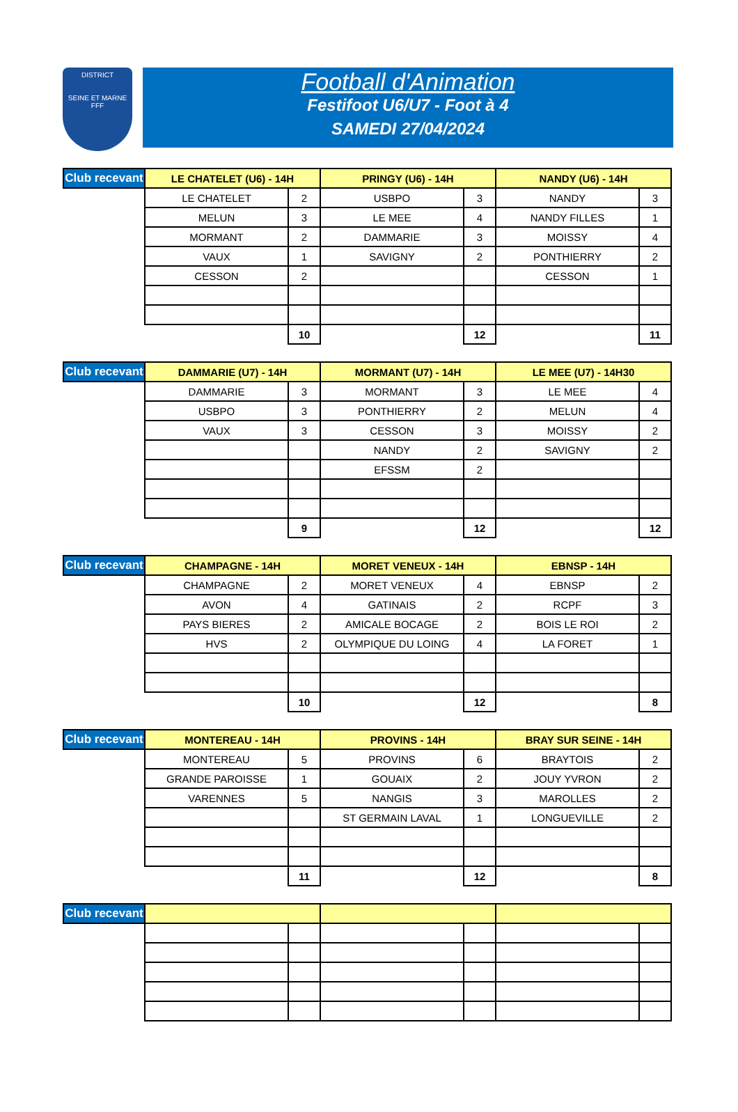DISTRICT
SEINE ET MARNE
FFF
Football d'Animation
Festifoot U6/U7 - Foot à 4
SAMEDI 27/04/2024
| Club recevant | LE CHATELET (U6) - 14H | | PRINGY (U6) - 14H | | NANDY (U6) - 14H | |
| --- | --- | --- | --- | --- | --- | --- |
| | LE CHATELET | 2 | USBPO | 3 | NANDY | 3 |
| | MELUN | 3 | LE MEE | 4 | NANDY FILLES | 1 |
| | MORMANT | 2 | DAMMARIE | 3 | MOISSY | 4 |
| | VAUX | 1 | SAVIGNY | 2 | PONTHIERRY | 2 |
| | CESSON | 2 | | | CESSON | 1 |
| | | 10 | | 12 | | 11 |
| Club recevant | DAMMARIE (U7) - 14H | | MORMANT (U7) - 14H | | LE MEE (U7) - 14H30 | |
| --- | --- | --- | --- | --- | --- | --- |
| | DAMMARIE | 3 | MORMANT | 3 | LE MEE | 4 |
| | USBPO | 3 | PONTHIERRY | 2 | MELUN | 4 |
| | VAUX | 3 | CESSON | 3 | MOISSY | 2 |
| | | | NANDY | 2 | SAVIGNY | 2 |
| | | | EFSSM | 2 | | |
| | | 9 | | 12 | | 12 |
| Club recevant | CHAMPAGNE - 14H | | MORET VENEUX - 14H | | EBNSP - 14H | |
| --- | --- | --- | --- | --- | --- | --- |
| | CHAMPAGNE | 2 | MORET VENEUX | 4 | EBNSP | 2 |
| | AVON | 4 | GATINAIS | 2 | RCPF | 3 |
| | PAYS BIERES | 2 | AMICALE BOCAGE | 2 | BOIS LE ROI | 2 |
| | HVS | 2 | OLYMPIQUE DU LOING | 4 | LA FORET | 1 |
| | | 10 | | 12 | | 8 |
| Club recevant | MONTEREAU - 14H | | PROVINS - 14H | | BRAY SUR SEINE - 14H | |
| --- | --- | --- | --- | --- | --- | --- |
| | MONTEREAU | 5 | PROVINS | 6 | BRAYTOIS | 2 |
| | GRANDE PAROISSE | 1 | GOUAIX | 2 | JOUY YVRON | 2 |
| | VARENNES | 5 | NANGIS | 3 | MAROLLES | 2 |
| | | | ST GERMAIN LAVAL | 1 | LONGUEVILLE | 2 |
| | | 11 | | 12 | | 8 |
| Club recevant | | | | | | |
| --- | --- | --- | --- | --- | --- | --- |